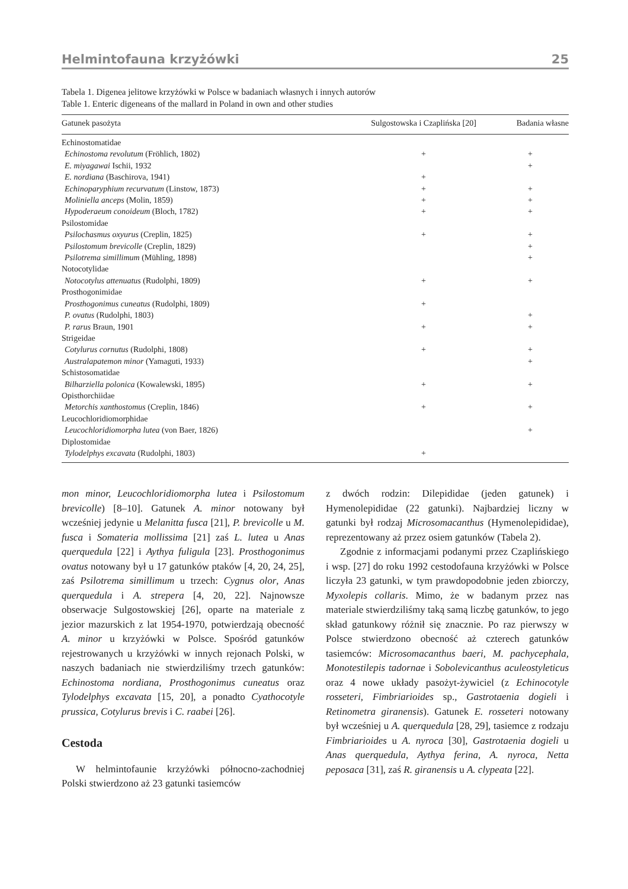Helmintofauna krzyżówki 25
Tabela 1. Digenea jelitowe krzyżówki w Polsce w badaniach własnych i innych autorów
Table 1. Enteric digeneans of the mallard in Poland in own and other studies
| Gatunek pasożyta | Sulgostowska i Czaplińska [20] | Badania własne |
| --- | --- | --- |
| Echinostomatidae | | |
| Echinostoma revolutum (Fröhlich, 1802) | + | + |
| E. miyagawai Ischii, 1932 | | + |
| E. nordiana (Baschirova, 1941) | + | |
| Echinoparyphium recurvatum (Linstow, 1873) | + | + |
| Moliniella anceps (Molin, 1859) | + | + |
| Hypoderaeum conoideum (Bloch, 1782) | + | + |
| Psilostomidae | | |
| Psilochasmus oxyurus (Creplin, 1825) | + | + |
| Psilostomum brevicolle (Creplin, 1829) | | + |
| Psilotrema simillimum (Mühling, 1898) | | + |
| Notocotylidae | | |
| Notocotylus attenuatus (Rudolphi, 1809) | + | + |
| Prosthogonimidae | | |
| Prosthogonimus cuneatus (Rudolphi, 1809) | + | |
| P. ovatus (Rudolphi, 1803) | | + |
| P. rarus Braun, 1901 | + | + |
| Strigeidae | | |
| Cotylurus cornutus (Rudolphi, 1808) | + | + |
| Australapatemon minor (Yamaguti, 1933) | | + |
| Schistosomatidae | | |
| Bilharziella polonica (Kowalewski, 1895) | + | + |
| Opisthorchiidae | | |
| Metorchis xanthostomus (Creplin, 1846) | + | + |
| Leucochloridiomorphidae | | |
| Leucochloridiomorpha lutea (von Baer, 1826) | | + |
| Diplostomidae | | |
| Tylodelphys excavata (Rudolphi, 1803) | + | |
mon minor, Leucochloridiomorpha lutea i Psilostomum brevicolle) [8–10]. Gatunek A. minor notowany był wcześniej jedynie u Melanitta fusca [21], P. brevicolle u M. fusca i Somateria mollissima [21] zaś L. lutea u Anas querquedula [22] i Aythya fuligula [23]. Prosthogonimus ovatus notowany był u 17 gatunków ptaków [4, 20, 24, 25], zaś Psilotrema simillimum u trzech: Cygnus olor, Anas querquedula i A. strepera [4, 20, 22]. Najnowsze obserwacje Sulgostowskiej [26], oparte na materiale z jezior mazurskich z lat 1954-1970, potwierdzają obecność A. minor u krzyżówki w Polsce. Spośród gatunków rejestrowanych u krzyżówki w innych rejonach Polski, w naszych badaniach nie stwierdziliśmy trzech gatunków: Echinostoma nordiana, Prosthogonimus cuneatus oraz Tylodelphys excavata [15, 20], a ponadto Cyathocotyle prussica, Cotylurus brevis i C. raabei [26].
Cestoda
W helmintofaunie krzyżówki północno-zachodniej Polski stwierdzono aż 23 gatunki tasiemców
z dwóch rodzin: Dilepididae (jeden gatunek) i Hymenolepididae (22 gatunki). Najbardziej liczny w gatunki był rodzaj Microsomacanthus (Hymenolepididae), reprezentowany aż przez osiem gatunków (Tabela 2).
Zgodnie z informacjami podanymi przez Czaplińskiego i wsp. [27] do roku 1992 cestodofauna krzyżówki w Polsce liczyła 23 gatunki, w tym prawdopodobnie jeden zbiorczy, Myxolepis collaris. Mimo, że w badanym przez nas materiale stwierdziliśmy taką samą liczbę gatunków, to jego skład gatunkowy różnił się znacznie. Po raz pierwszy w Polsce stwierdzono obecność aż czterech gatunków tasiemców: Microsomacanthus baeri, M. pachycephala, Monotestilepis tadornae i Sobolevicanthus aculeostyleticus oraz 4 nowe układy pasożyt-żywiciel (z Echinocotyle rosseteri, Fimbriarioides sp., Gastrotaenia dogieli i Retinometra giranensis). Gatunek E. rosseteri notowany był wcześniej u A. querquedula [28, 29], tasiemce z rodzaju Fimbriarioides u A. nyroca [30], Gastrotaenia dogieli u Anas querquedula, Aythya ferina, A. nyroca, Netta peposaca [31], zaś R. giranensis u A. clypeata [22].